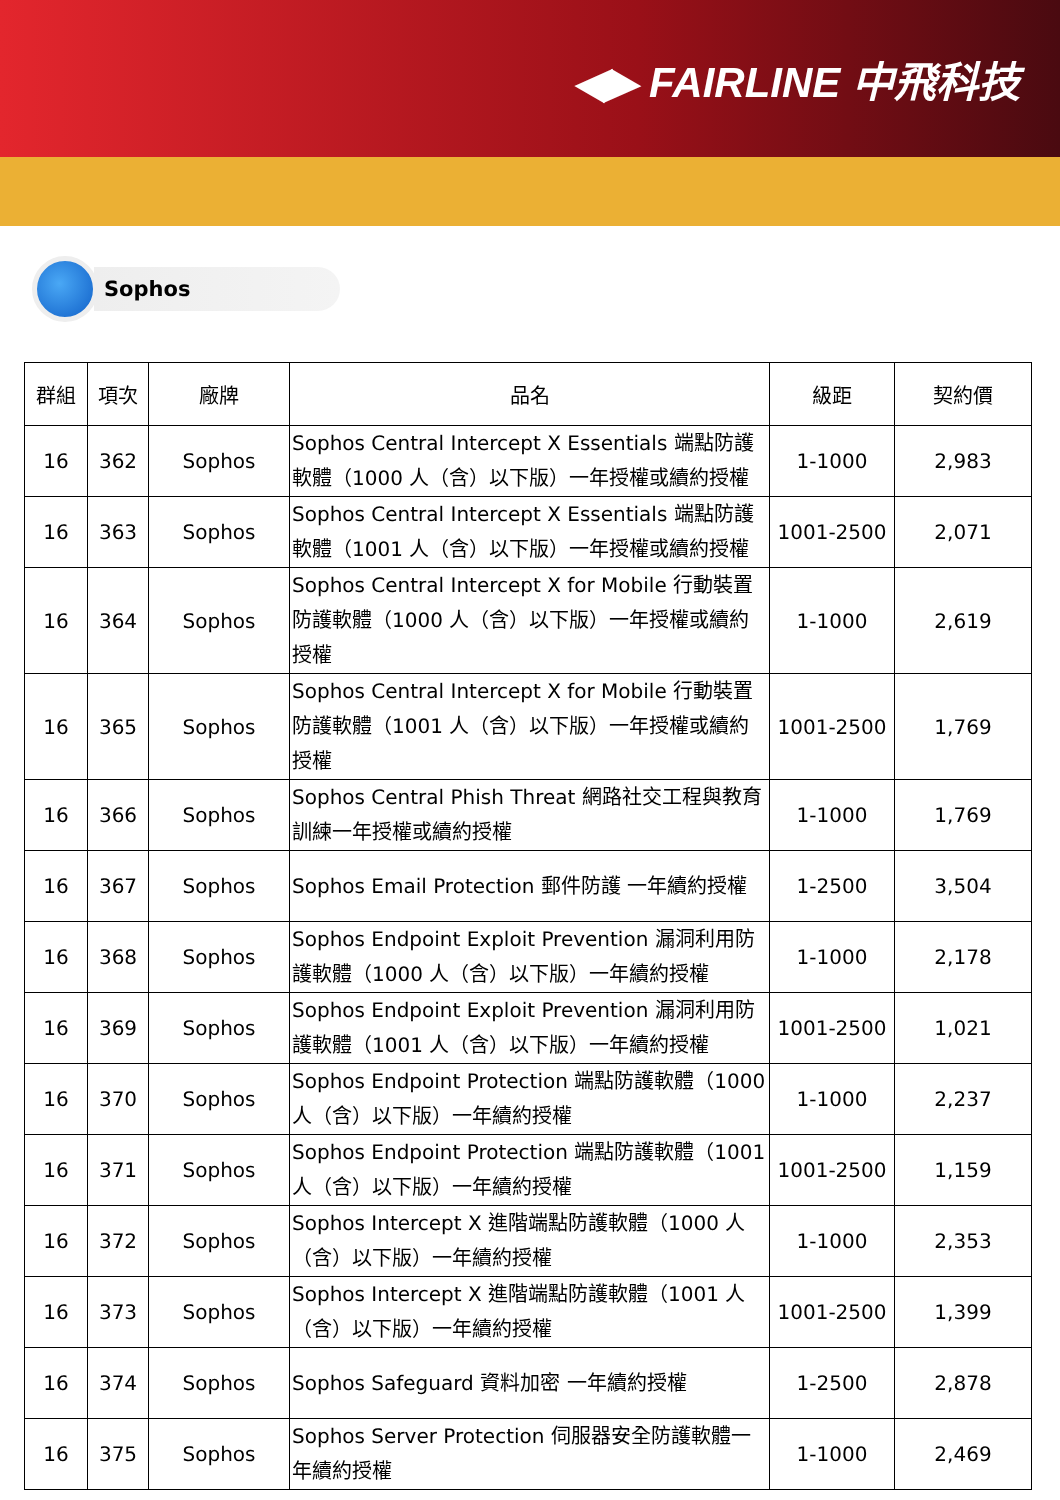◀▶ FAIRLINE 中飛科技
Sophos
| 群組 | 項次 | 廠牌 | 品名 | 級距 | 契約價 |
| --- | --- | --- | --- | --- | --- |
| 16 | 362 | Sophos | Sophos Central Intercept X Essentials 端點防護軟體（1000 人（含）以下版）一年授權或續約授權 | 1-1000 | 2,983 |
| 16 | 363 | Sophos | Sophos Central Intercept X Essentials 端點防護軟體（1001 人（含）以下版）一年授權或續約授權 | 1001-2500 | 2,071 |
| 16 | 364 | Sophos | Sophos Central Intercept X for Mobile 行動裝置防護軟體（1000 人（含）以下版）一年授權或續約授權 | 1-1000 | 2,619 |
| 16 | 365 | Sophos | Sophos Central Intercept X for Mobile 行動裝置防護軟體（1001 人（含）以下版）一年授權或續約授權 | 1001-2500 | 1,769 |
| 16 | 366 | Sophos | Sophos Central Phish Threat 網路社交工程與教育訓練一年授權或續約授權 | 1-1000 | 1,769 |
| 16 | 367 | Sophos | Sophos Email Protection 郵件防護 一年續約授權 | 1-2500 | 3,504 |
| 16 | 368 | Sophos | Sophos Endpoint Exploit Prevention 漏洞利用防護軟體（1000 人（含）以下版）一年續約授權 | 1-1000 | 2,178 |
| 16 | 369 | Sophos | Sophos Endpoint Exploit Prevention 漏洞利用防護軟體（1001 人（含）以下版）一年續約授權 | 1001-2500 | 1,021 |
| 16 | 370 | Sophos | Sophos Endpoint Protection 端點防護軟體（1000 人（含）以下版）一年續約授權 | 1-1000 | 2,237 |
| 16 | 371 | Sophos | Sophos Endpoint Protection 端點防護軟體（1001 人（含）以下版）一年續約授權 | 1001-2500 | 1,159 |
| 16 | 372 | Sophos | Sophos Intercept X 進階端點防護軟體（1000 人（含）以下版）一年續約授權 | 1-1000 | 2,353 |
| 16 | 373 | Sophos | Sophos Intercept X 進階端點防護軟體（1001 人（含）以下版）一年續約授權 | 1001-2500 | 1,399 |
| 16 | 374 | Sophos | Sophos Safeguard 資料加密 一年續約授權 | 1-2500 | 2,878 |
| 16 | 375 | Sophos | Sophos Server Protection 伺服器安全防護軟體一年續約授權 | 1-1000 | 2,469 |